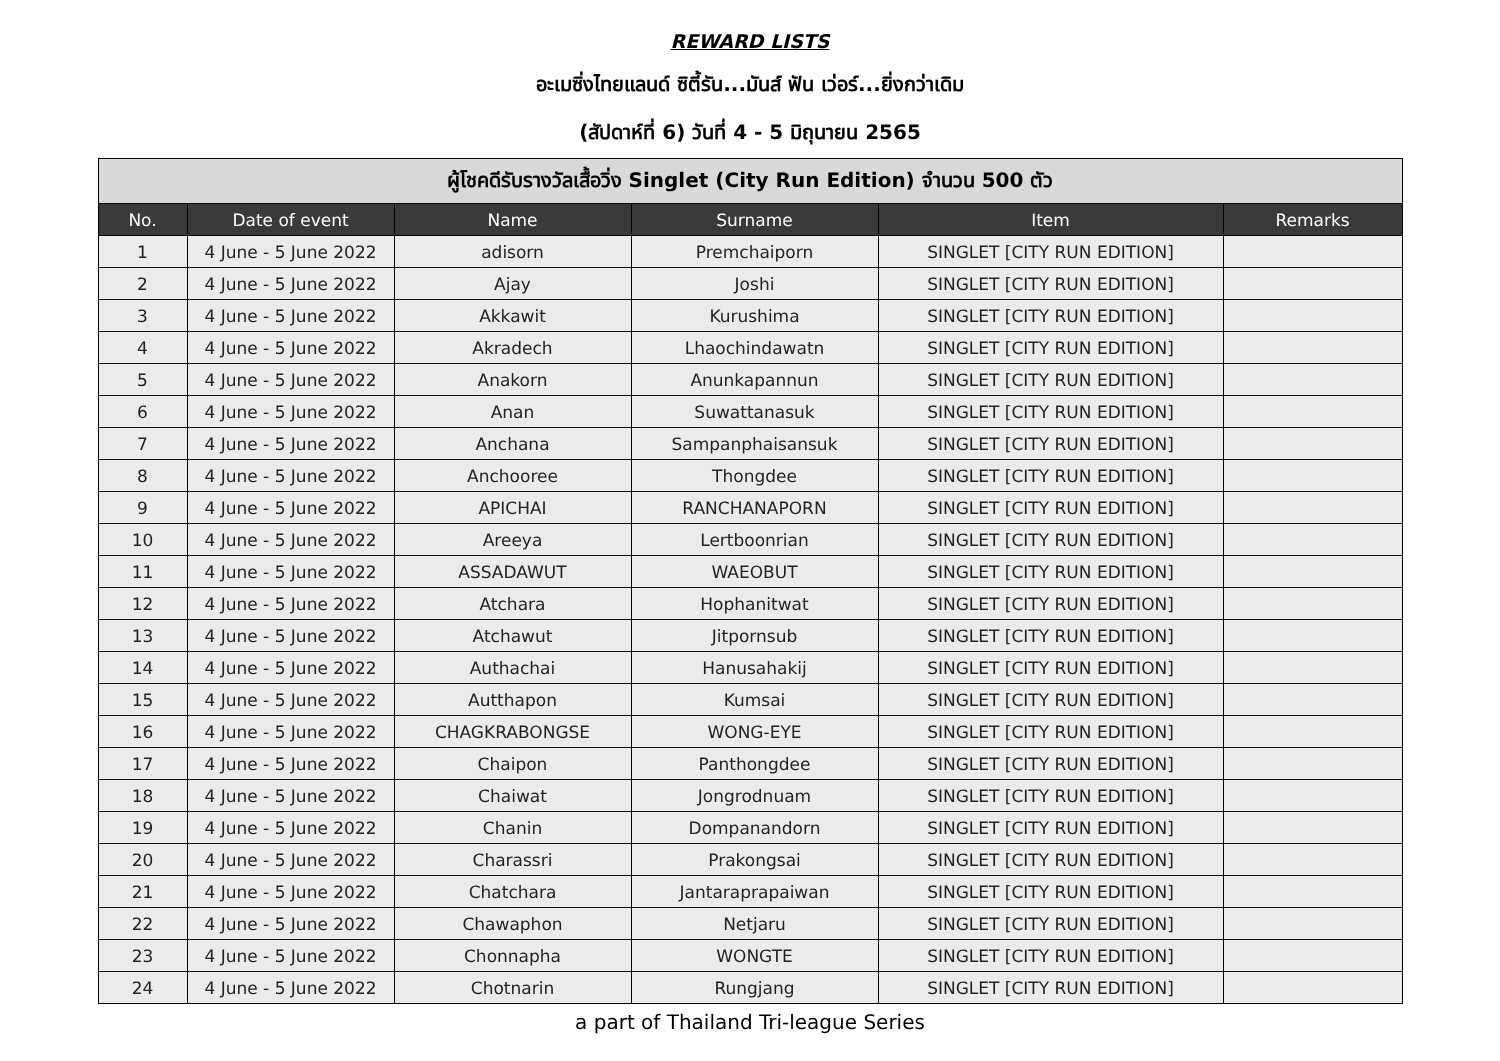REWARD LISTS
อะเมซิ่งไทยแลนด์ ซิตี้รัน...มันส์ ฟัน เว่อร์...ยิ่งกว่าเดิม
(สัปดาห์ที่ 6) วันที่ 4 - 5 มิถุนายน 2565
| ผู้โชคดีรับรางวัลเสื้อวิ่ง Singlet (City Run Edition) จำนวน 500 ตัว | | | | | |
| --- | --- | --- | --- | --- | --- |
| No. | Date of event | Name | Surname | Item | Remarks |
| 1 | 4 June - 5 June 2022 | adisorn | Premchaiporn | SINGLET [CITY RUN EDITION] | |
| 2 | 4 June - 5 June 2022 | Ajay | Joshi | SINGLET [CITY RUN EDITION] | |
| 3 | 4 June - 5 June 2022 | Akkawit | Kurushima | SINGLET [CITY RUN EDITION] | |
| 4 | 4 June - 5 June 2022 | Akradech | Lhaochindawatn | SINGLET [CITY RUN EDITION] | |
| 5 | 4 June - 5 June 2022 | Anakorn | Anunkapannun | SINGLET [CITY RUN EDITION] | |
| 6 | 4 June - 5 June 2022 | Anan | Suwattanasuk | SINGLET [CITY RUN EDITION] | |
| 7 | 4 June - 5 June 2022 | Anchana | Sampanphaisansuk | SINGLET [CITY RUN EDITION] | |
| 8 | 4 June - 5 June 2022 | Anchooree | Thongdee | SINGLET [CITY RUN EDITION] | |
| 9 | 4 June - 5 June 2022 | APICHAI | RANCHANAPORN | SINGLET [CITY RUN EDITION] | |
| 10 | 4 June - 5 June 2022 | Areeya | Lertboonrian | SINGLET [CITY RUN EDITION] | |
| 11 | 4 June - 5 June 2022 | ASSADAWUT | WAEOBUT | SINGLET [CITY RUN EDITION] | |
| 12 | 4 June - 5 June 2022 | Atchara | Hophanitwat | SINGLET [CITY RUN EDITION] | |
| 13 | 4 June - 5 June 2022 | Atchawut | Jitpornsub | SINGLET [CITY RUN EDITION] | |
| 14 | 4 June - 5 June 2022 | Authachai | Hanusahakij | SINGLET [CITY RUN EDITION] | |
| 15 | 4 June - 5 June 2022 | Autthapon | Kumsai | SINGLET [CITY RUN EDITION] | |
| 16 | 4 June - 5 June 2022 | CHAGKRABONGSE | WONG-EYE | SINGLET [CITY RUN EDITION] | |
| 17 | 4 June - 5 June 2022 | Chaipon | Panthongdee | SINGLET [CITY RUN EDITION] | |
| 18 | 4 June - 5 June 2022 | Chaiwat | Jongrodnuam | SINGLET [CITY RUN EDITION] | |
| 19 | 4 June - 5 June 2022 | Chanin | Dompanandorn | SINGLET [CITY RUN EDITION] | |
| 20 | 4 June - 5 June 2022 | Charassri | Prakongsai | SINGLET [CITY RUN EDITION] | |
| 21 | 4 June - 5 June 2022 | Chatchara | Jantaraprapaiwan | SINGLET [CITY RUN EDITION] | |
| 22 | 4 June - 5 June 2022 | Chawaphon | Netjaru | SINGLET [CITY RUN EDITION] | |
| 23 | 4 June - 5 June 2022 | Chonnapha | WONGTE | SINGLET [CITY RUN EDITION] | |
| 24 | 4 June - 5 June 2022 | Chotnarin | Rungjang | SINGLET [CITY RUN EDITION] | |
a part of Thailand Tri-league Series